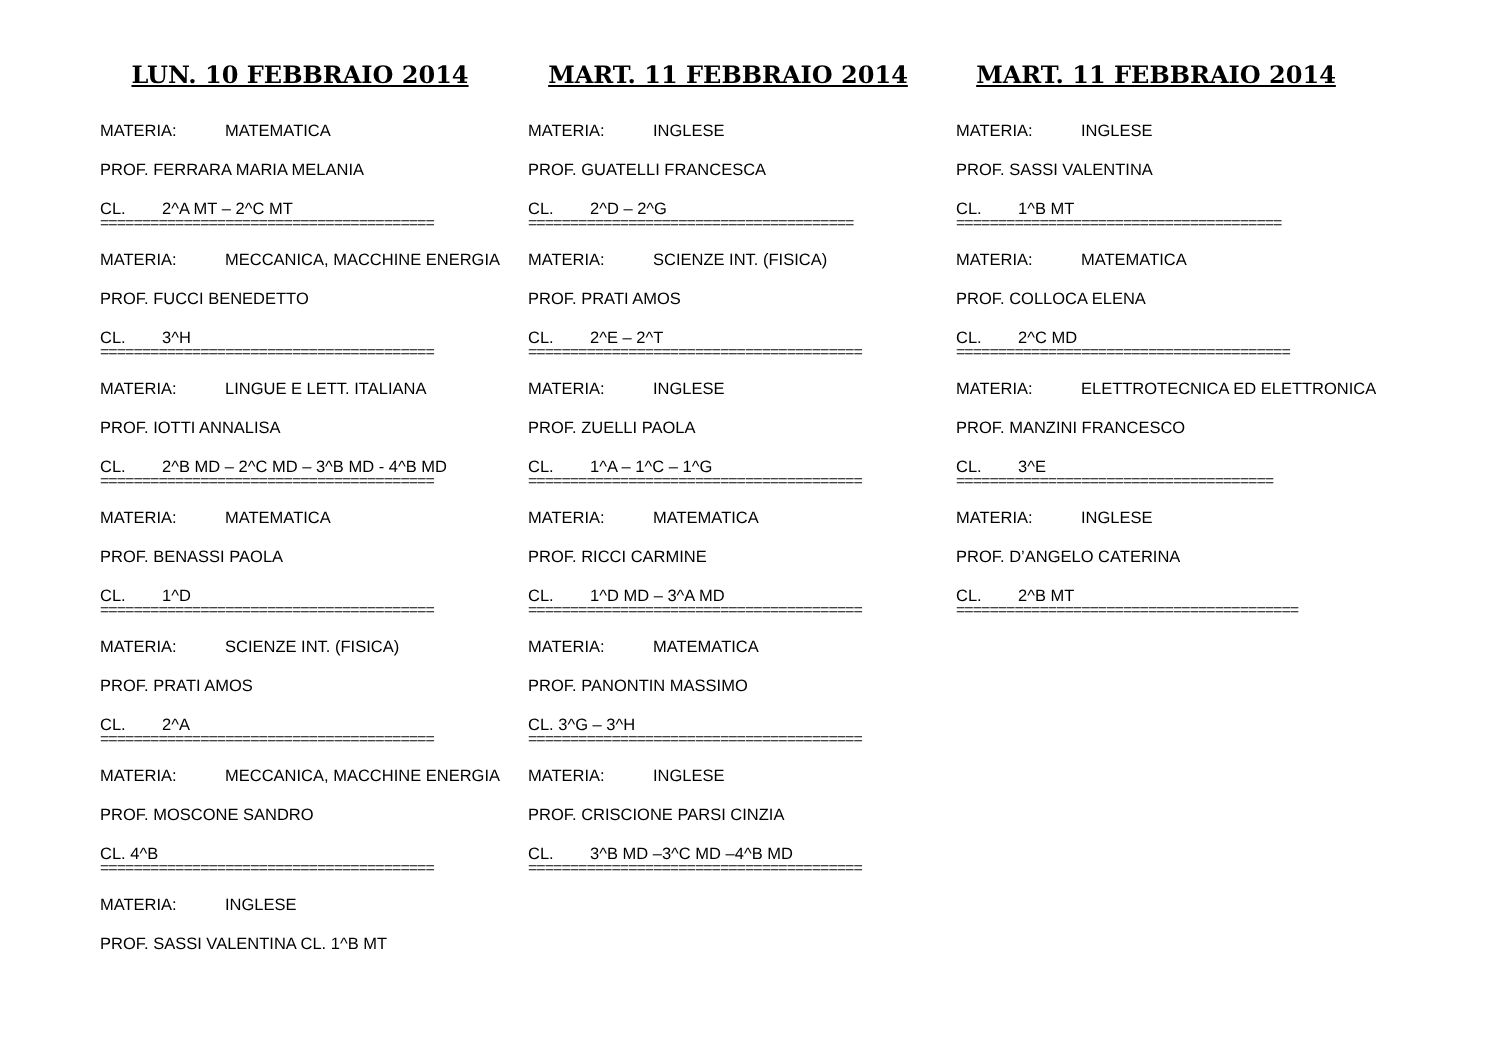LUN. 10 FEBBRAIO 2014
MATERIA: MATEMATICA
PROF. FERRARA MARIA MELANIA
CL. 2^A MT – 2^C MT
========================================
MATERIA: MECCANICA, MACCHINE ENERGIA
PROF. FUCCI BENEDETTO
CL. 3^H
========================================
MATERIA: LINGUE E LETT. ITALIANA
PROF. IOTTI ANNALISA
CL. 2^B MD – 2^C MD – 3^B MD - 4^B MD
========================================
MATERIA: MATEMATICA
PROF. BENASSI PAOLA
CL. 1^D
========================================
MATERIA: SCIENZE INT. (FISICA)
PROF. PRATI AMOS
CL. 2^A
========================================
MATERIA: MECCANICA, MACCHINE ENERGIA
PROF. MOSCONE SANDRO
CL. 4^B
========================================
MATERIA: INGLESE
PROF. SASSI VALENTINA CL. 1^B MT
MART. 11 FEBBRAIO 2014
MATERIA: INGLESE
PROF. GUATELLI FRANCESCA
CL. 2^D – 2^G
=======================================
MATERIA: SCIENZE INT. (FISICA)
PROF. PRATI AMOS
CL. 2^E – 2^T
========================================
MATERIA: INGLESE
PROF. ZUELLI PAOLA
CL. 1^A – 1^C – 1^G
========================================
MATERIA: MATEMATICA
PROF. RICCI CARMINE
CL. 1^D MD – 3^A MD
========================================
MATERIA: MATEMATICA
PROF. PANONTIN MASSIMO
CL. 3^G – 3^H
========================================
MATERIA: INGLESE
PROF. CRISCIONE PARSI CINZIA
CL. 3^B MD –3^C MD –4^B MD
========================================
MART. 11 FEBBRAIO 2014
MATERIA: INGLESE
PROF. SASSI VALENTINA
CL. 1^B MT
=======================================
MATERIA: MATEMATICA
PROF. COLLOCA ELENA
CL. 2^C MD
========================================
MATERIA: ELETTROTECNICA ED ELETTRONICA
PROF. MANZINI FRANCESCO
CL. 3^E
======================================
MATERIA: INGLESE
PROF. D’ANGELO CATERINA
CL. 2^B MT
=========================================